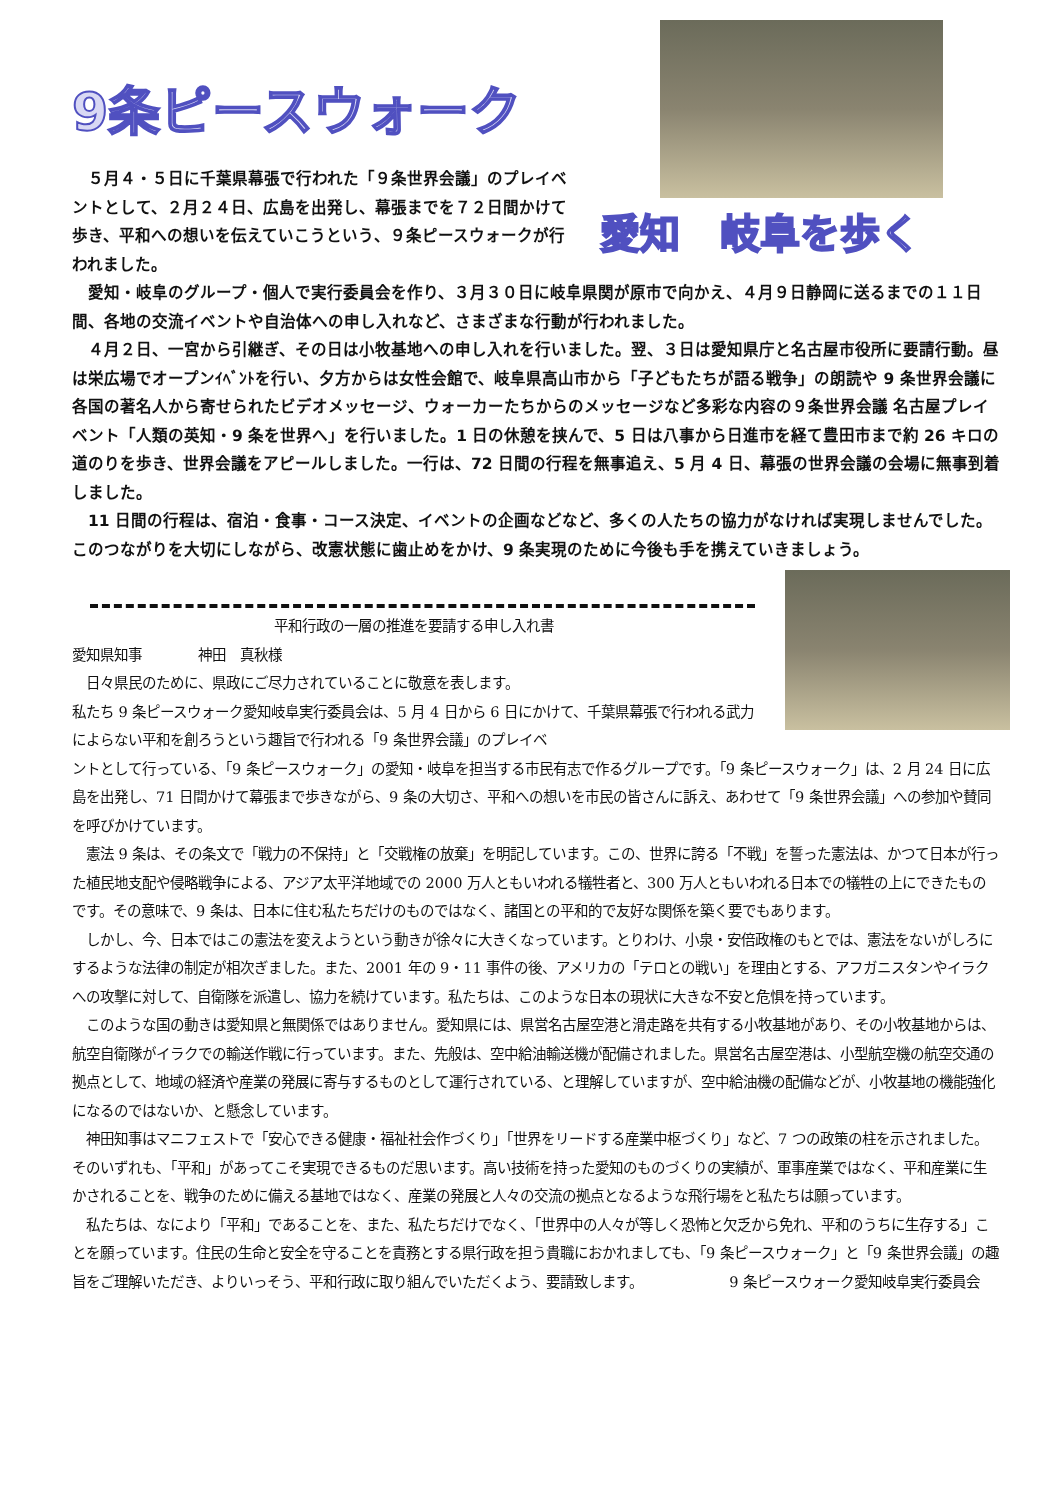9条ピースウォーク
　５月４・５日に千葉県幕張で行われた「９条世界会議」のプレイベントとして、２月２４日、広島を出発し、幕張までを７２日間かけて歩き、平和への想いを伝えていこうという、９条ピースウォークが行われました。
愛知　岐阜を歩く
　愛知・岐阜のグループ・個人で実行委員会を作り、３月３０日に岐阜県関が原市で向かえ、４月９日静岡に送るまでの１１日間、各地の交流イベントや自治体への申し入れなど、さまざまな行動が行われました。
　４月２日、一宮から引継ぎ、その日は小牧基地への申し入れを行いました。翌、３日は愛知県庁と名古屋市役所に要請行動。昼は栄広場でオープンｲﾍﾞﾝﾄを行い、夕方からは女性会館で、岐阜県高山市から「子どもたちが語る戦争」の朗読や 9 条世界会議に各国の著名人から寄せられたビデオメッセージ、ウォーカーたちからのメッセージなど多彩な内容の９条世界会議 名古屋プレイベント「人類の英知・9 条を世界へ」を行いました。1 日の休憩を挟んで、5 日は八事から日進市を経て豊田市まで約 26 キロの道のりを歩き、世界会議をアピールしました。一行は、72 日間の行程を無事追え、5 月 4 日、幕張の世界会議の会場に無事到着しました。
　11 日間の行程は、宿泊・食事・コース決定、イベントの企画などなど、多くの人たちの協力がなければ実現しませんでした。このつながりを大切にしながら、改憲状態に歯止めをかけ、9 条実現のために今後も手を携えていきましょう。
平和行政の一層の推進を要請する申し入れ書
愛知県知事　　　　神田　真秋様
　日々県民のために、県政にご尽力されていることに敬意を表します。
私たち 9 条ピースウォーク愛知岐阜実行委員会は、5 月 4 日から 6 日にかけて、千葉県幕張で行われる武力によらない平和を創ろうという趣旨で行われる「9 条世界会議」のプレイベ
ントとして行っている、「9 条ピースウォーク」の愛知・岐阜を担当する市民有志で作るグループです。「9 条ピースウォーク」は、2 月 24 日に広島を出発し、71 日間かけて幕張まで歩きながら、9 条の大切さ、平和への想いを市民の皆さんに訴え、あわせて「9 条世界会議」への参加や賛同を呼びかけています。
　憲法 9 条は、その条文で「戦力の不保持」と「交戦権の放棄」を明記しています。この、世界に誇る「不戦」を誓った憲法は、かつて日本が行った植民地支配や侵略戦争による、アジア太平洋地域での 2000 万人ともいわれる犠牲者と、300 万人ともいわれる日本での犠牲の上にできたものです。その意味で、9 条は、日本に住む私たちだけのものではなく、諸国との平和的で友好な関係を築く要でもあります。
　しかし、今、日本ではこの憲法を変えようという動きが徐々に大きくなっています。とりわけ、小泉・安倍政権のもとでは、憲法をないがしろにするような法律の制定が相次ぎました。また、2001 年の 9・11 事件の後、アメリカの「テロとの戦い」を理由とする、アフガニスタンやイラクへの攻撃に対して、自衛隊を派遣し、協力を続けています。私たちは、このような日本の現状に大きな不安と危惧を持っています。
　このような国の動きは愛知県と無関係ではありません。愛知県には、県営名古屋空港と滑走路を共有する小牧基地があり、その小牧基地からは、航空自衛隊がイラクでの輸送作戦に行っています。また、先般は、空中給油輸送機が配備されました。県営名古屋空港は、小型航空機の航空交通の拠点として、地域の経済や産業の発展に寄与するものとして運行されている、と理解していますが、空中給油機の配備などが、小牧基地の機能強化になるのではないか、と懸念しています。
　神田知事はマニフェストで「安心できる健康・福祉社会作づくり」「世界をリードする産業中枢づくり」など、7 つの政策の柱を示されました。そのいずれも、「平和」があってこそ実現できるものだ思います。高い技術を持った愛知のものづくりの実績が、軍事産業ではなく、平和産業に生かされることを、戦争のために備える基地ではなく、産業の発展と人々の交流の拠点となるような飛行場をと私たちは願っています。
　私たちは、なにより「平和」であることを、また、私たちだけでなく、「世界中の人々が等しく恐怖と欠乏から免れ、平和のうちに生存する」ことを願っています。住民の生命と安全を守ることを責務とする県行政を担う貴職におかれましても、「9 条ピースウォーク」と「9 条世界会議」の趣旨をご理解いただき、よりいっそう、平和行政に取り組んでいただくよう、要請致します。 9 条ピースウォーク愛知岐阜実行委員会